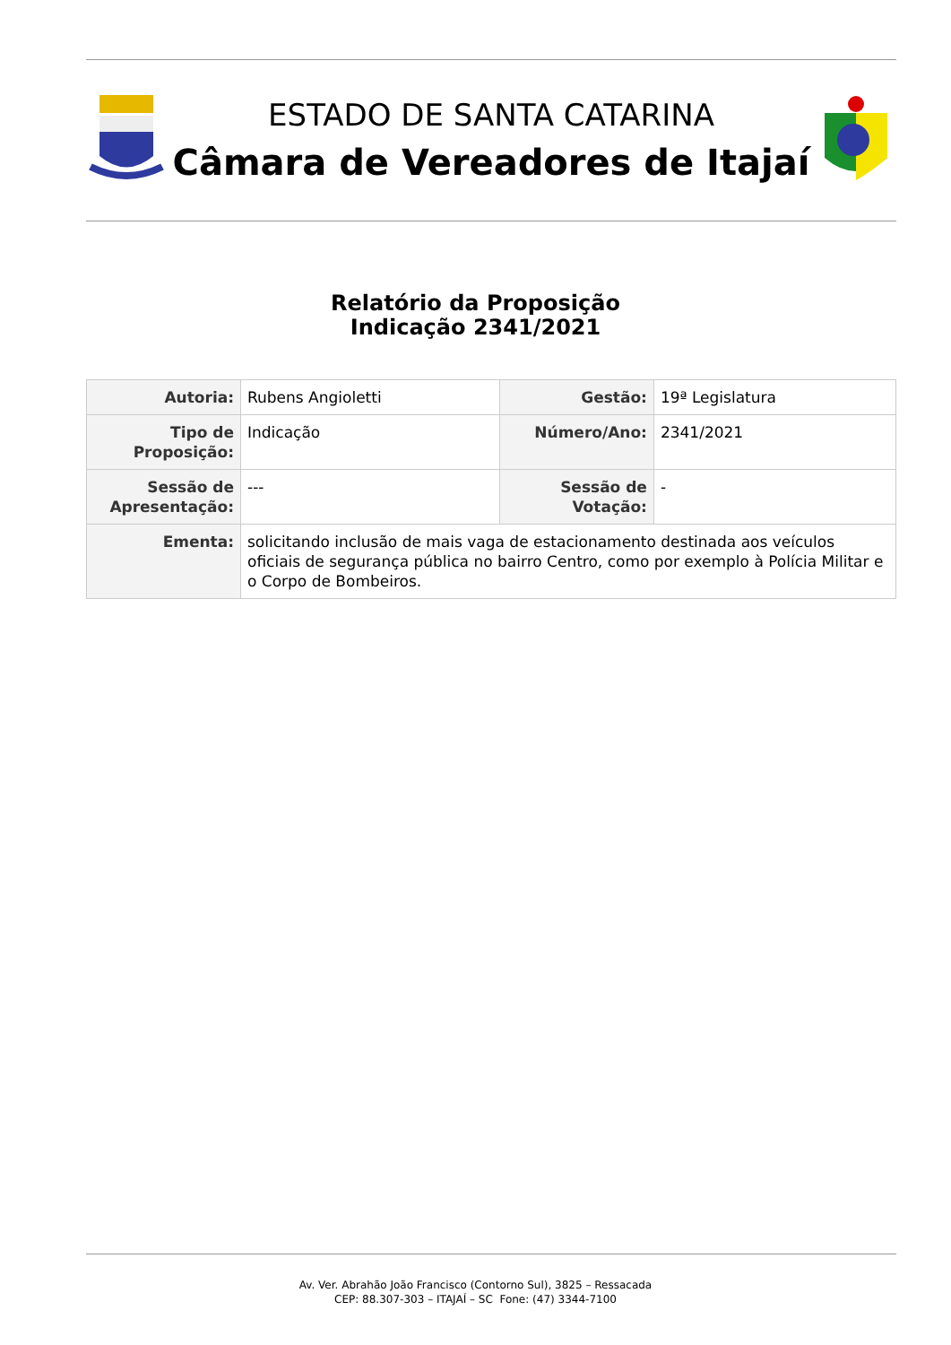ESTADO DE SANTA CATARINA
Câmara de Vereadores de Itajaí
Relatório da Proposição
Indicação 2341/2021
| Autoria: | Rubens Angioletti | Gestão: | 19ª Legislatura |
| Tipo de Proposição: | Indicação | Número/Ano: | 2341/2021 |
| Sessão de Apresentação: | --- | Sessão de Votação: | - |
| Ementa: | solicitando inclusão de mais vaga de estacionamento destinada aos veículos oficiais de segurança pública no bairro Centro, como por exemplo à Polícia Militar e o Corpo de Bombeiros. | | |
Av. Ver. Abrahão João Francisco (Contorno Sul), 3825 – Ressacada
CEP: 88.307-303 – ITAJAÍ – SC Fone: (47) 3344-7100